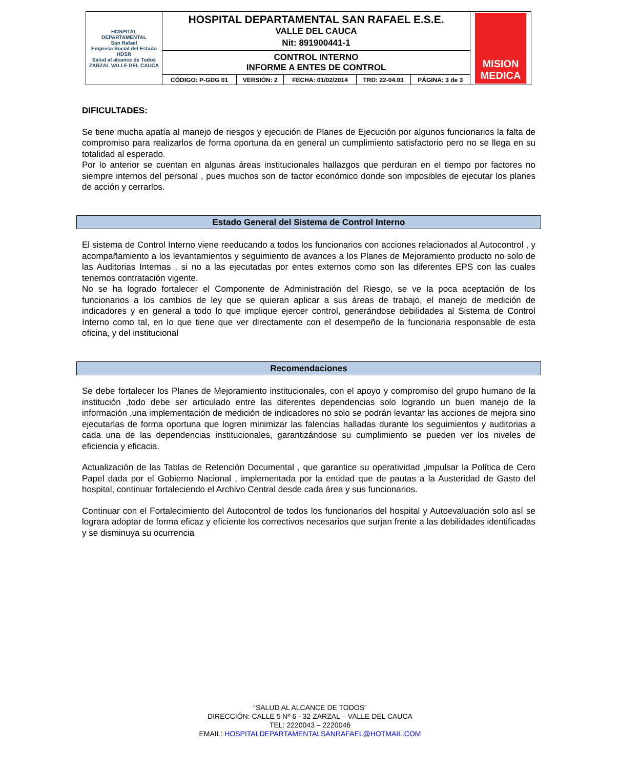| HOSPITAL DEPARTAMENTAL San Rafael Empresa Social del Estado HDSR Salud al alcance de Todos ZARZAL VALLE DEL CAUCA | HOSPITAL DEPARTAMENTAL SAN RAFAEL E.S.E. VALLE DEL CAUCA Nit: 891900441-1 | | | | | MISION MEDICA |
| | CONTROL INTERNO INFORME A ENTES DE CONTROL | | | | | |
| | CÓDIGO: P-GDG 01 | VERSIÓN: 2 | FECHA: 01/02/2014 | TRD: 22-04.03 | PÁGINA: 3 de 3 | |
DIFICULTADES:
Se tiene mucha apatía al manejo de riesgos y ejecución de Planes de Ejecución por algunos funcionarios la falta de compromiso para realizarlos de forma oportuna da en general un cumplimiento satisfactorio pero no se llega en su totalidad al esperado.
Por lo anterior se cuentan en algunas áreas institucionales hallazgos que perduran en el tiempo por factores no siempre internos del personal , pues muchos son de factor económico donde son imposibles de ejecutar los planes de acción y cerrarlos.
Estado General del Sistema de Control Interno
El sistema de Control Interno viene reeducando a todos los funcionarios con acciones relacionados al Autocontrol , y acompañamiento a los levantamientos y seguimiento de avances a los Planes de Mejoramiento producto no solo de las Auditorias Internas , si no a las ejecutadas por entes externos como son las diferentes EPS con las cuales tenemos contratación vigente.
No se ha logrado fortalecer el Componente de Administración del Riesgo, se ve la poca aceptación de los funcionarios a los cambios de ley que se quieran aplicar a sus áreas de trabajo, el manejo de medición de indicadores y en general a todo lo que implique ejercer control, generándose debilidades al Sistema de Control Interno como tal, en lo que tiene que ver directamente con el desempeño de la funcionaria responsable de esta oficina, y del institucional
Recomendaciones
Se debe fortalecer los Planes de Mejoramiento institucionales, con el apoyo y compromiso del grupo humano de la institución ,todo debe ser articulado entre las diferentes dependencias solo logrando un buen manejo de la información ,una implementación de medición de indicadores no solo se podrán levantar las acciones de mejora sino ejecutarlas de forma oportuna que logren minimizar las falencias halladas durante los seguimientos y auditorias a cada una de las dependencias institucionales, garantizándose su cumplimiento se pueden ver los niveles de eficiencia y eficacia.
Actualización de las Tablas de Retención Documental , que garantice su operatividad ,impulsar la Política de Cero Papel dada por el Gobierno Nacional , implementada por la entidad que de pautas a la Austeridad de Gasto del hospital, continuar fortaleciendo el Archivo Central desde cada área y sus funcionarios.
Continuar con el Fortalecimiento del Autocontrol de todos los funcionarios del hospital y Autoevaluación solo así se lograra adoptar de forma eficaz y eficiente los correctivos necesarios que surjan frente a las debilidades identificadas y se disminuya su ocurrencia
“SALUD AL ALCANCE DE TODOS”
DIRECCIÓN: CALLE 5 Nº 6 - 32 ZARZAL – VALLE DEL CAUCA
TEL: 2220043 – 2220046
EMAIL: HOSPITALDEPARTAMENTALSANRAFAEL@HOTMAIL.COM